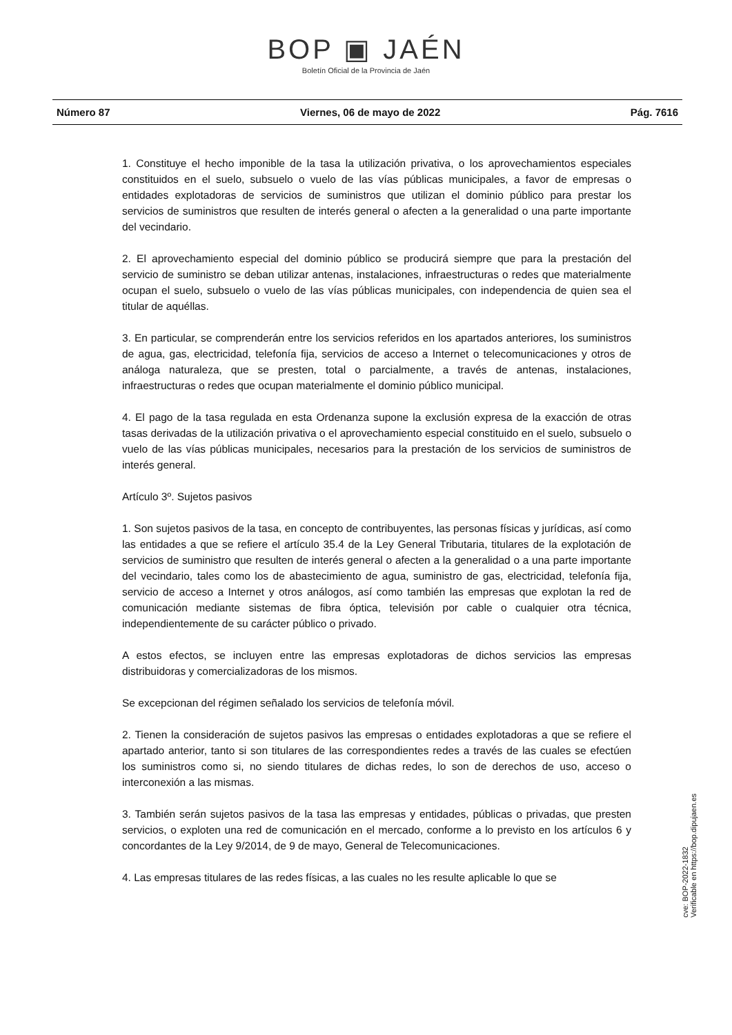BOP ▣ JAÉN
Boletín Oficial de la Provincia de Jaén
Número 87 Viernes, 06 de mayo de 2022 Pág. 7616
1. Constituye el hecho imponible de la tasa la utilización privativa, o los aprovechamientos especiales constituidos en el suelo, subsuelo o vuelo de las vías públicas municipales, a favor de empresas o entidades explotadoras de servicios de suministros que utilizan el dominio público para prestar los servicios de suministros que resulten de interés general o afecten a la generalidad o una parte importante del vecindario.
2. El aprovechamiento especial del dominio público se producirá siempre que para la prestación del servicio de suministro se deban utilizar antenas, instalaciones, infraestructuras o redes que materialmente ocupan el suelo, subsuelo o vuelo de las vías públicas municipales, con independencia de quien sea el titular de aquéllas.
3. En particular, se comprenderán entre los servicios referidos en los apartados anteriores, los suministros de agua, gas, electricidad, telefonía fija, servicios de acceso a Internet o telecomunicaciones y otros de análoga naturaleza, que se presten, total o parcialmente, a través de antenas, instalaciones, infraestructuras o redes que ocupan materialmente el dominio público municipal.
4. El pago de la tasa regulada en esta Ordenanza supone la exclusión expresa de la exacción de otras tasas derivadas de la utilización privativa o el aprovechamiento especial constituido en el suelo, subsuelo o vuelo de las vías públicas municipales, necesarios para la prestación de los servicios de suministros de interés general.
Artículo 3º. Sujetos pasivos
1. Son sujetos pasivos de la tasa, en concepto de contribuyentes, las personas físicas y jurídicas, así como las entidades a que se refiere el artículo 35.4 de la Ley General Tributaria, titulares de la explotación de servicios de suministro que resulten de interés general o afecten a la generalidad o a una parte importante del vecindario, tales como los de abastecimiento de agua, suministro de gas, electricidad, telefonía fija, servicio de acceso a Internet y otros análogos, así como también las empresas que explotan la red de comunicación mediante sistemas de fibra óptica, televisión por cable o cualquier otra técnica, independientemente de su carácter público o privado.
A estos efectos, se incluyen entre las empresas explotadoras de dichos servicios las empresas distribuidoras y comercializadoras de los mismos.
Se excepcionan del régimen señalado los servicios de telefonía móvil.
2. Tienen la consideración de sujetos pasivos las empresas o entidades explotadoras a que se refiere el apartado anterior, tanto si son titulares de las correspondientes redes a través de las cuales se efectúen los suministros como si, no siendo titulares de dichas redes, lo son de derechos de uso, acceso o interconexión a las mismas.
3. También serán sujetos pasivos de la tasa las empresas y entidades, públicas o privadas, que presten servicios, o exploten una red de comunicación en el mercado, conforme a lo previsto en los artículos 6 y concordantes de la Ley 9/2014, de 9 de mayo, General de Telecomunicaciones.
4. Las empresas titulares de las redes físicas, a las cuales no les resulte aplicable lo que se
cve: BOP-2022-1832
Verificable en https://bop.dipujaen.es